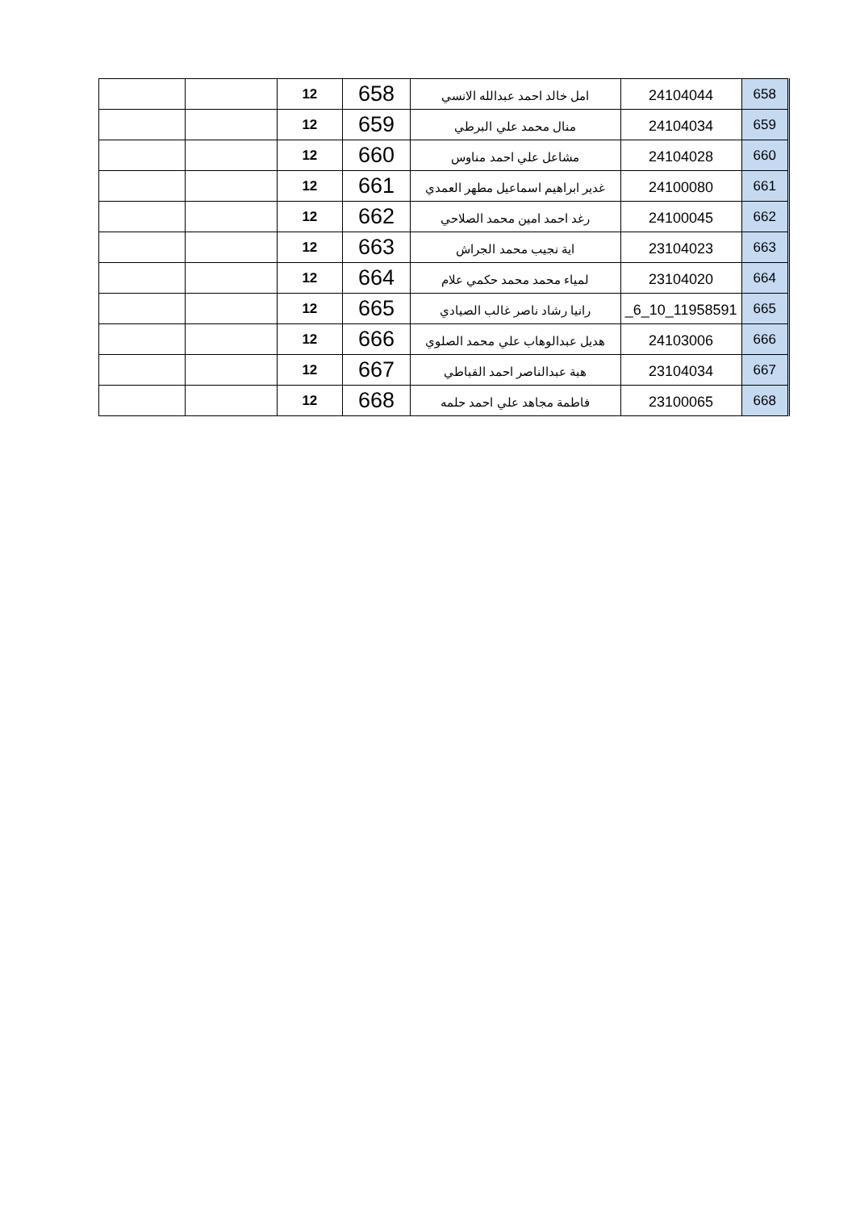| 658 | 24104044 | امل خالد احمد عبدالله الانسي | 658 | 12 | | |
| 659 | 24104034 | منال محمد علي البرطي | 659 | 12 | | |
| 660 | 24104028 | مشاعل علي احمد مناوس | 660 | 12 | | |
| 661 | 24100080 | غدير ابراهيم اسماعيل مطهر العمدي | 661 | 12 | | |
| 662 | 24100045 | رغد احمد امين محمد الصلاحي | 662 | 12 | | |
| 663 | 23104023 | اية نجيب محمد الجراش | 663 | 12 | | |
| 664 | 23104020 | لمياء محمد محمد حكمي علام | 664 | 12 | | |
| 665 | _6_10_11958591 | رانيا رشاد ناصر غالب الصيادي | 665 | 12 | | |
| 666 | 24103006 | هديل عبدالوهاب علي محمد الصلوي | 666 | 12 | | |
| 667 | 23104034 | هبة عبدالناصر احمد القباطي | 667 | 12 | | |
| 668 | 23100065 | فاطمة مجاهد علي احمد حلمه | 668 | 12 | | |